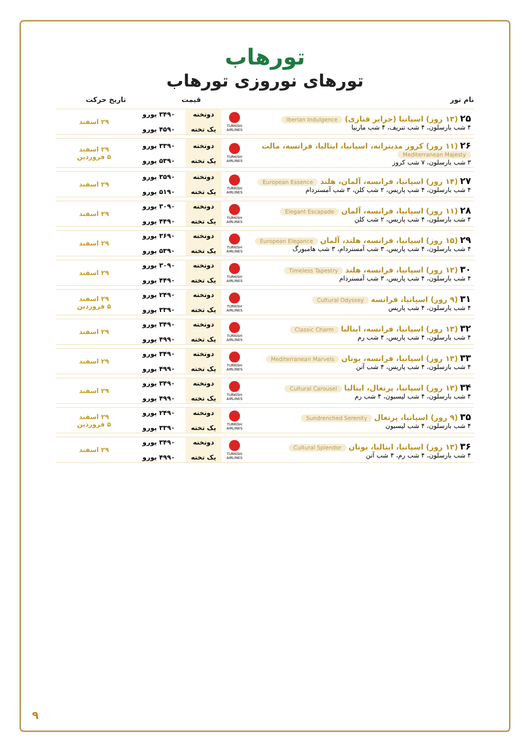تورهاب
تورهای نوروزی تورهاب
نام تور قیمت تاریخ حرکت
| ۲۵ (۱۳ روز) اسپانیا (جزایر قناری) Iberian Indulgence ۴ شب بارسلون، ۴ شب تنریف، ۴ شب ماربیا | TURKISH AIRLINES | دوتخته یک تخته | ۳۴۹۰ یورو ۴۵۹۰ یورو | ۲۹ اسفند |
| ۲۶ (۱۱ روز) کروز مدیترانه، اسپانیا، ایتالیا، فرانسه، مالت Mediterranean Majesty ۳ شب بارسلون، ۷ شب کروز | TURKISH AIRLINES | دوتخته یک تخته | ۳۳۹۰ یورو ۵۳۹۰ یورو | ۲۹ اسفند ۵ فروردین |
| ۲۷ (۱۴ روز) اسپانیا، فرانسه، آلمان، هلند European Essence ۴ شب بارسلون، ۴ شب پاریس، ۲ شب کلن، ۳ شب آمستردام | TURKISH AIRLINES | دوتخته یک تخته | ۳۵۹۰ یورو ۵۱۹۰ یورو | ۲۹ اسفند |
| ۲۸ (۱۱ روز) اسپانیا، فرانسه، آلمان Elegant Escapade ۴ شب بارسلون، ۴ شب پاریس، ۲ شب کلن | TURKISH AIRLINES | دوتخته یک تخته | ۳۰۹۰ یورو ۴۴۹۰ یورو | ۲۹ اسفند |
| ۲۹ (۱۵ روز) اسپانیا، فرانسه، هلند، آلمان European Elegance ۴ شب بارسلون، ۴ شب پاریس، ۳ شب آمستردام، ۳ شب هامبورگ | TURKISH AIRLINES | دوتخته یک تخته | ۳۶۹۰ یورو ۵۳۹۰ یورو | ۲۹ اسفند |
| ۳۰ (۱۲ روز) اسپانیا، فرانسه، هلند Timeless Tapestry ۴ شب بارسلون، ۴ شب پاریس، ۳ شب آمستردام | TURKISH AIRLINES | دوتخته یک تخته | ۳۰۹۰ یورو ۴۴۹۰ یورو | ۲۹ اسفند |
| ۳۱ (۹ روز) اسپانیا، فرانسه Cultural Odyssey ۴ شب بارسلون، ۴ شب پاریس | TURKISH AIRLINES | دوتخته یک تخته | ۲۴۹۰ یورو ۳۳۹۰ یورو | ۲۹ اسفند ۵ فروردین |
| ۳۲ (۱۳ روز) اسپانیا، فرانسه، ایتالیا Classic Charm ۴ شب بارسلون، ۴ شب پاریس، ۴ شب رم | TURKISH AIRLINES | دوتخته یک تخته | ۳۴۹۰ یورو ۴۹۹۰ یورو | ۲۹ اسفند |
| ۳۳ (۱۳ روز) اسپانیا، فرانسه، یونان Mediterranean Marvels ۴ شب بارسلون، ۴ شب پاریس، ۴ شب آتن | TURKISH AIRLINES | دوتخته یک تخته | ۳۴۹۰ یورو ۴۹۹۰ یورو | ۲۹ اسفند |
| ۳۴ (۱۳ روز) اسپانیا، پرتغال، ایتالیا Cultural Carousel ۴ شب بارسلون، ۴ شب لیسبون، ۴ شب رم | TURKISH AIRLINES | دوتخته یک تخته | ۳۴۹۰ یورو ۴۹۹۰ یورو | ۲۹ اسفند |
| ۳۵ (۹ روز) اسپانیا، پرتغال Sundrenched Serenity ۴ شب بارسلون، ۴ شب لیسبون | TURKISH AIRLINES | دوتخته یک تخته | ۲۴۹۰ یورو ۳۳۹۰ یورو | ۲۹ اسفند ۵ فروردین |
| ۳۶ (۱۳ روز) اسپانیا، ایتالیا، یونان Cultural Splendor ۴ شب بارسلون، ۴ شب رم، ۴ شب آتن | TURKISH AIRLINES | دوتخته یک تخته | ۳۴۹۰ یورو ۴۹۹۰ یورو | ۲۹ اسفند |
۹